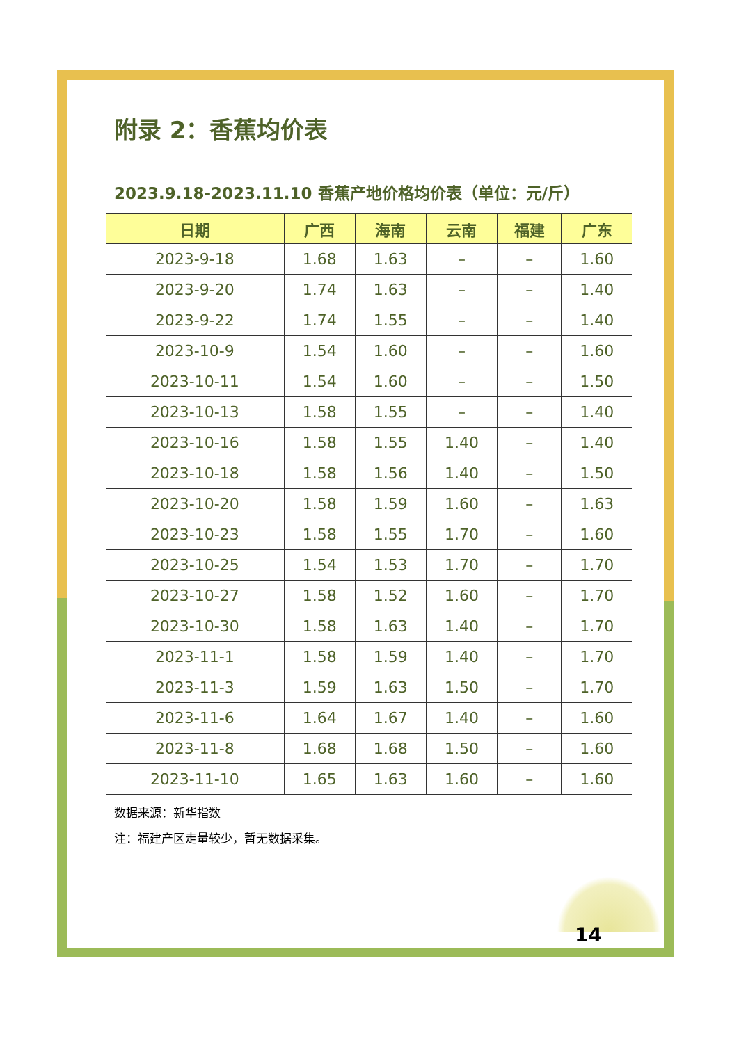附录 2：香蕉均价表
2023.9.18-2023.11.10 香蕉产地价格均价表（单位：元/斤）
| 日期 | 广西 | 海南 | 云南 | 福建 | 广东 |
| --- | --- | --- | --- | --- | --- |
| 2023-9-18 | 1.68 | 1.63 | – | – | 1.60 |
| 2023-9-20 | 1.74 | 1.63 | – | – | 1.40 |
| 2023-9-22 | 1.74 | 1.55 | – | – | 1.40 |
| 2023-10-9 | 1.54 | 1.60 | – | – | 1.60 |
| 2023-10-11 | 1.54 | 1.60 | – | – | 1.50 |
| 2023-10-13 | 1.58 | 1.55 | – | – | 1.40 |
| 2023-10-16 | 1.58 | 1.55 | 1.40 | – | 1.40 |
| 2023-10-18 | 1.58 | 1.56 | 1.40 | – | 1.50 |
| 2023-10-20 | 1.58 | 1.59 | 1.60 | – | 1.63 |
| 2023-10-23 | 1.58 | 1.55 | 1.70 | – | 1.60 |
| 2023-10-25 | 1.54 | 1.53 | 1.70 | – | 1.70 |
| 2023-10-27 | 1.58 | 1.52 | 1.60 | – | 1.70 |
| 2023-10-30 | 1.58 | 1.63 | 1.40 | – | 1.70 |
| 2023-11-1 | 1.58 | 1.59 | 1.40 | – | 1.70 |
| 2023-11-3 | 1.59 | 1.63 | 1.50 | – | 1.70 |
| 2023-11-6 | 1.64 | 1.67 | 1.40 | – | 1.60 |
| 2023-11-8 | 1.68 | 1.68 | 1.50 | – | 1.60 |
| 2023-11-10 | 1.65 | 1.63 | 1.60 | – | 1.60 |
数据来源：新华指数
注：福建产区走量较少，暂无数据采集。
14